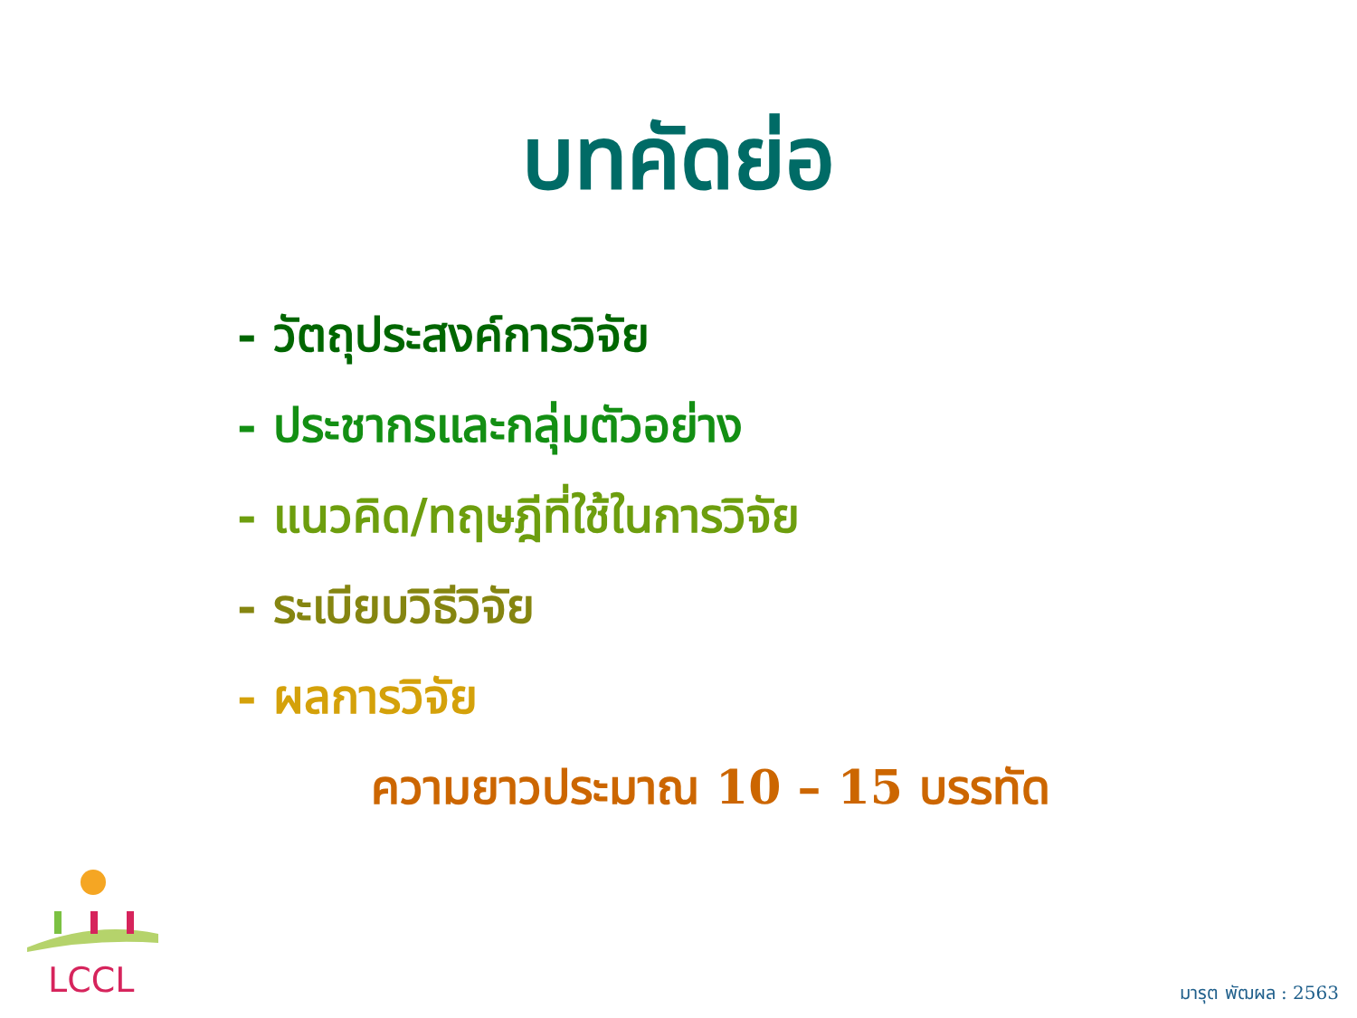บทคัดย่อ
- วัตถุประสงค์การวิจัย
- ประชากรและกลุ่มตัวอย่าง
- แนวคิด/ทฤษฎีที่ใช้ในการวิจัย
- ระเบียบวิธีวิจัย
- ผลการวิจัย
ความยาวประมาณ 10 – 15 บรรทัด
LCCL มารุต พัฒผล : 2563